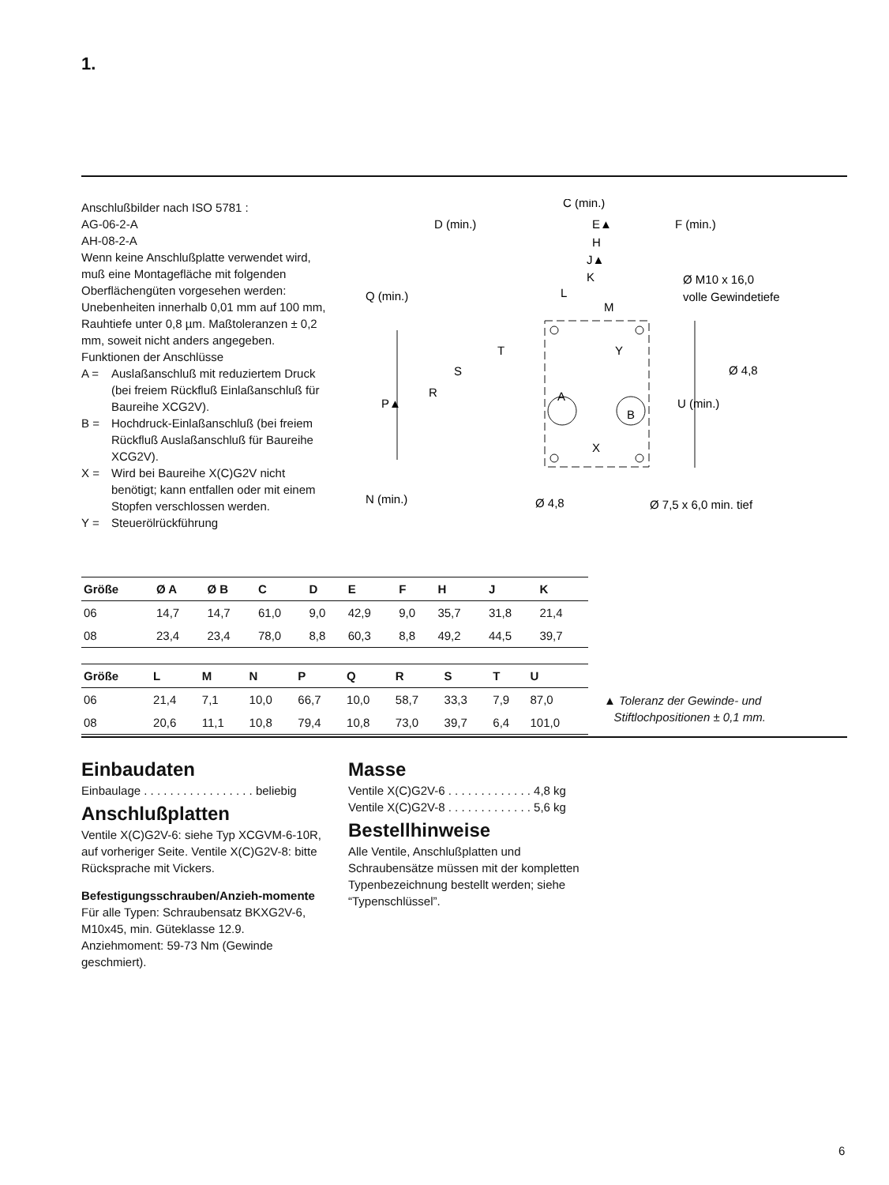1.
Anschlußbilder nach ISO 5781 :
AG-06-2-A
AH-08-2-A
Wenn keine Anschlußplatte verwendet wird, muß eine Montagefläche mit folgenden Oberflächengüten vorgesehen werden: Unebenheiten innerhalb 0,01 mm auf 100 mm, Rauhtiefe unter 0,8 µm. Maßtoleranzen ± 0,2 mm, soweit nicht anders angegeben.
Funktionen der Anschlüsse
A = Auslaßanschluß mit reduziertem Druck (bei freiem Rückfluß Einlaßanschluß für Baureihe XCG2V).
B = Hochdruck-Einlaßanschluß (bei freiem Rückfluß Auslaßanschluß für Baureihe XCG2V).
X = Wird bei Baureihe X(C)G2V nicht benötigt; kann entfallen oder mit einem Stopfen verschlossen werden.
Y = Steuerölrückführung
C (min.)
D (min.)
E▲
F (min.)
H
J▲
K
L
M
Q (min.)
Ø M10 x 16,0
volle Gewindetiefe
T
S
Y
Ø 4,8
R
P▲
A
B
U (min.)
X
N (min.)
Ø 4,8
Ø 7,5 x 6,0 min. tief
| Größe | Ø A | Ø B | C | D | E | F | H | J | K |
| --- | --- | --- | --- | --- | --- | --- | --- | --- | --- |
| 06 | 14,7 | 14,7 | 61,0 | 9,0 | 42,9 | 9,0 | 35,7 | 31,8 | 21,4 |
| 08 | 23,4 | 23,4 | 78,0 | 8,8 | 60,3 | 8,8 | 49,2 | 44,5 | 39,7 |
| Größe | L | M | N | P | Q | R | S | T | U |
| --- | --- | --- | --- | --- | --- | --- | --- | --- | --- |
| 06 | 21,4 | 7,1 | 10,0 | 66,7 | 10,0 | 58,7 | 33,3 | 7,9 | 87,0 |
| 08 | 20,6 | 11,1 | 10,8 | 79,4 | 10,8 | 73,0 | 39,7 | 6,4 | 101,0 |
▲ Toleranz der Gewinde- und
Stiftlochpositionen ± 0,1 mm.
Einbaudaten
Einbaulage . . . . . . . . . . . . . . . . . beliebig
Anschlußplatten
Ventile X(C)G2V-6: siehe Typ XCGVM-6-10R, auf vorheriger Seite. Ventile X(C)G2V-8: bitte Rücksprache mit Vickers.
Befestigungsschrauben/Anzieh-momente
Für alle Typen: Schraubensatz BKXG2V-6, M10x45, min. Güteklasse 12.9. Anziehmoment: 59-73 Nm (Gewinde geschmiert).
Masse
Ventile X(C)G2V-6 . . . . . . . . . . . . . 4,8 kg
Ventile X(C)G2V-8 . . . . . . . . . . . . . 5,6 kg
Bestellhinweise
Alle Ventile, Anschlußplatten und Schraubensätze müssen mit der kompletten Typenbezeichnung bestellt werden; siehe “Typenschlüssel”.
6